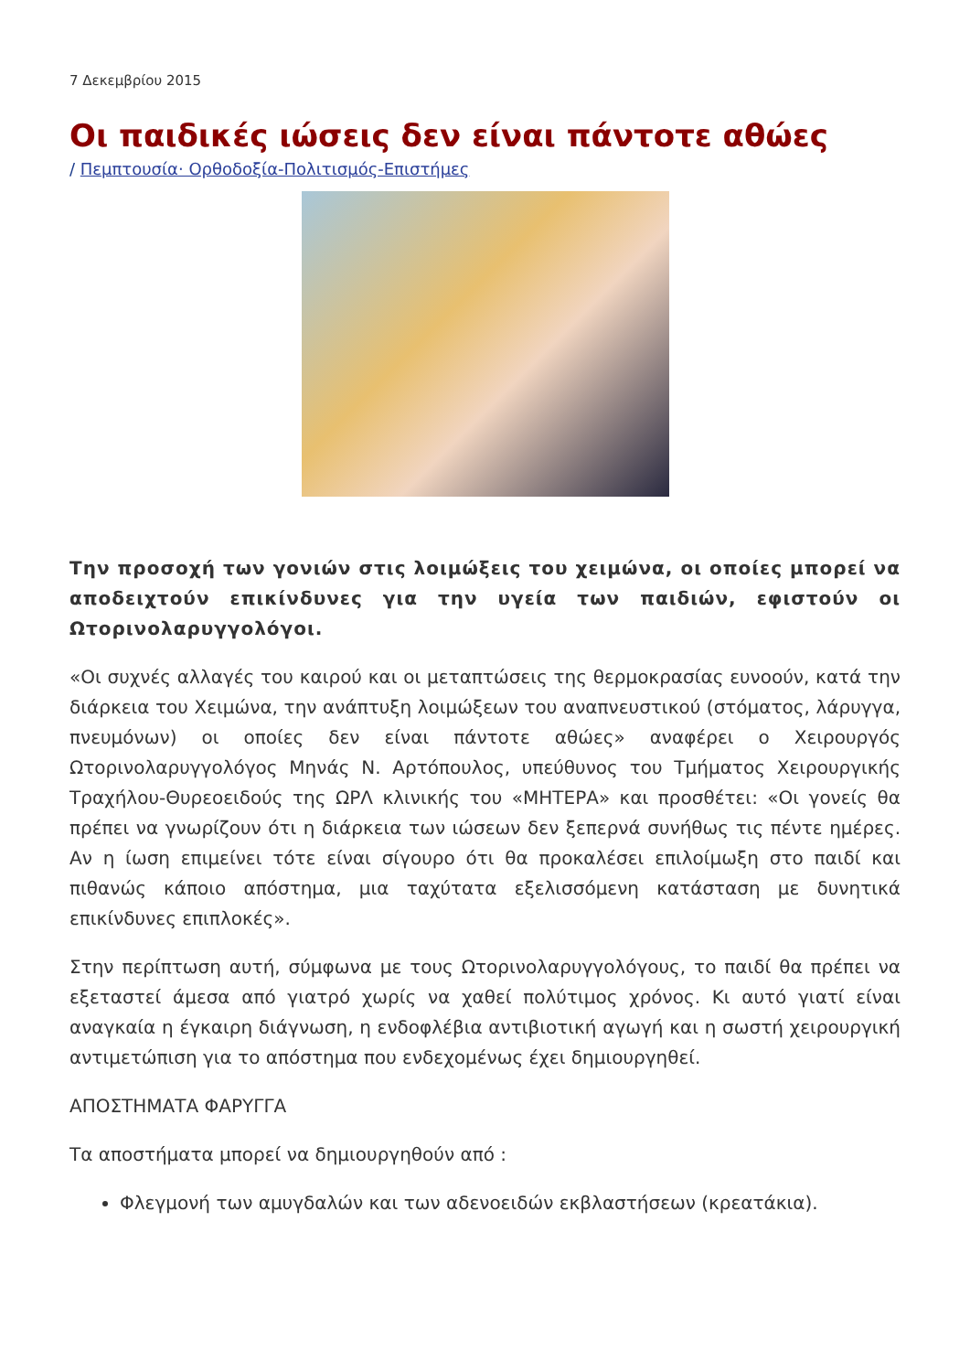7 Δεκεμβρίου 2015
Οι παιδικές ιώσεις δεν είναι πάντοτε αθώες
/ Πεμπτουσία· Ορθοδοξία-Πολιτισμός-Επιστήμες
Την προσοχή των γονιών στις λοιμώξεις του χειμώνα, οι οποίες μπορεί να αποδειχτούν επικίνδυνες για την υγεία των παιδιών, εφιστούν οι Ωτορινολαρυγγολόγοι.
«Οι συχνές αλλαγές του καιρού και οι μεταπτώσεις της θερμοκρασίας ευνοούν, κατά την διάρκεια του Χειμώνα, την ανάπτυξη λοιμώξεων του αναπνευστικού (στόματος, λάρυγγα, πνευμόνων) οι οποίες δεν είναι πάντοτε αθώες» αναφέρει ο Χειρουργός Ωτορινολαρυγγολόγος Μηνάς Ν. Αρτόπουλος, υπεύθυνος του Τμήματος Χειρουργικής Τραχήλου-Θυρεοειδούς της ΩΡΛ κλινικής του «ΜΗΤΕΡΑ» και προσθέτει: «Οι γονείς θα πρέπει να γνωρίζουν ότι η διάρκεια των ιώσεων δεν ξεπερνά συνήθως τις πέντε ημέρες. Αν η ίωση επιμείνει τότε είναι σίγουρο ότι θα προκαλέσει επιλοίμωξη στο παιδί και πιθανώς κάποιο απόστημα, μια ταχύτατα εξελισσόμενη κατάσταση με δυνητικά επικίνδυνες επιπλοκές».
Στην περίπτωση αυτή, σύμφωνα με τους Ωτορινολαρυγγολόγους, το παιδί θα πρέπει να εξεταστεί άμεσα από γιατρό χωρίς να χαθεί πολύτιμος χρόνος. Κι αυτό γιατί είναι αναγκαία η έγκαιρη διάγνωση, η ενδοφλέβια αντιβιοτική αγωγή και η σωστή χειρουργική αντιμετώπιση για το απόστημα που ενδεχομένως έχει δημιουργηθεί.
ΑΠΟΣΤΗΜΑΤΑ ΦΑΡΥΓΓΑ
Τα αποστήματα μπορεί να δημιουργηθούν από :
Φλεγμονή των αμυγδαλών και των αδενοειδών εκβλαστήσεων (κρεατάκια).